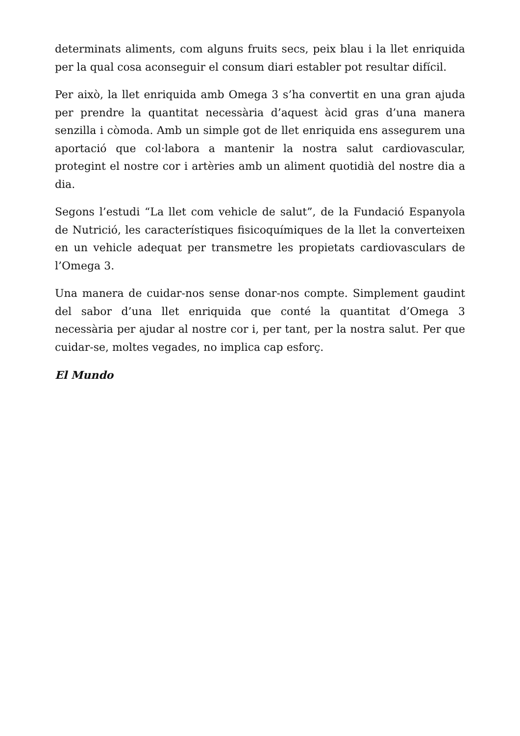determinats aliments, com alguns fruits secs, peix blau i la llet enriquida per la qual cosa aconseguir el consum diari establer pot resultar difícil.
Per això, la llet enriquida amb Omega 3 s’ha convertit en una gran ajuda per prendre la quantitat necessària d’aquest àcid gras d’una manera senzilla i còmoda. Amb un simple got de llet enriquida ens assegurem una aportació que col·labora a mantenir la nostra salut cardiovascular, protegint el nostre cor i artèries amb un aliment quotidià del nostre dia a dia.
Segons l’estudi “La llet com vehicle de salut”, de la Fundació Espanyola de Nutrició, les característiques fisicoquímiques de la llet la converteixen en un vehicle adequat per transmetre les propietats cardiovasculars de l’Omega 3.
Una manera de cuidar-nos sense donar-nos compte. Simplement gaudint del sabor d’una llet enriquida que conté la quantitat d’Omega 3 necessària per ajudar al nostre cor i, per tant, per la nostra salut. Per que cuidar-se, moltes vegades, no implica cap esforç.
El Mundo